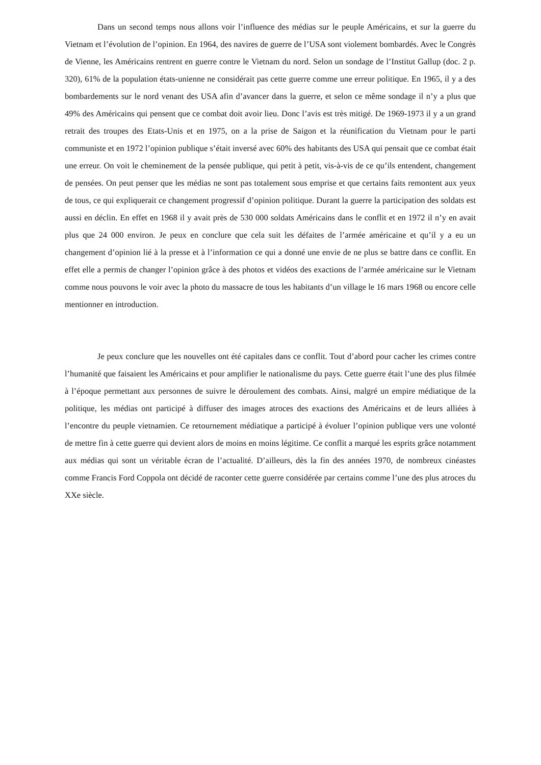Dans un second temps nous allons voir l’influence des médias sur le peuple Américains, et sur la guerre du Vietnam et l’évolution de l’opinion. En 1964, des navires de guerre de l’USA sont violement bombardés. Avec le Congrès de Vienne, les Américains rentrent en guerre contre le Vietnam du nord. Selon un sondage de l’Institut Gallup (doc. 2 p. 320), 61% de la population états-unienne ne considérait pas cette guerre comme une erreur politique. En 1965, il y a des bombardements sur le nord venant des USA afin d’avancer dans la guerre, et selon ce même sondage il n’y a plus que 49% des Américains qui pensent que ce combat doit avoir lieu. Donc l’avis est très mitigé. De 1969-1973 il y a un grand retrait des troupes des Etats-Unis et en 1975, on a la prise de Saigon et la réunification du Vietnam pour le parti communiste et en 1972 l’opinion publique s’était inversé avec 60% des habitants des USA qui pensait que ce combat était une erreur. On voit le cheminement de la pensée publique, qui petit à petit, vis-à-vis de ce qu’ils entendent, changement de pensées. On peut penser que les médias ne sont pas totalement sous emprise et que certains faits remontent aux yeux de tous, ce qui expliquerait ce changement progressif d’opinion politique. Durant la guerre la participation des soldats est aussi en déclin. En effet en 1968 il y avait près de 530 000 soldats Américains dans le conflit et en 1972 il n’y en avait plus que 24 000 environ. Je peux en conclure que cela suit les défaites de l’armée américaine et qu’il y a eu un changement d’opinion lié à la presse et à l’information ce qui a donné une envie de ne plus se battre dans ce conflit. En effet elle a permis de changer l’opinion grâce à des photos et vidéos des exactions de l’armée américaine sur le Vietnam comme nous pouvons le voir avec la photo du massacre de tous les habitants d’un village le 16 mars 1968 ou encore celle mentionner en introduction.
Je peux conclure que les nouvelles ont été capitales dans ce conflit. Tout d’abord pour cacher les crimes contre l’humanité que faisaient les Américains et pour amplifier le nationalisme du pays. Cette guerre était l’une des plus filmée à l’époque permettant aux personnes de suivre le déroulement des combats. Ainsi, malgré un empire médiatique de la politique, les médias ont participé à diffuser des images atroces des exactions des Américains et de leurs alliées à l’encontre du peuple vietnamien. Ce retournement médiatique a participé à évoluer l’opinion publique vers une volonté de mettre fin à cette guerre qui devient alors de moins en moins légitime. Ce conflit a marqué les esprits grâce notamment aux médias qui sont un véritable écran de l’actualité. D’ailleurs, dès la fin des années 1970, de nombreux cinéastes comme Francis Ford Coppola ont décidé de raconter cette guerre considérée par certains comme l’une des plus atroces du XXe siècle.